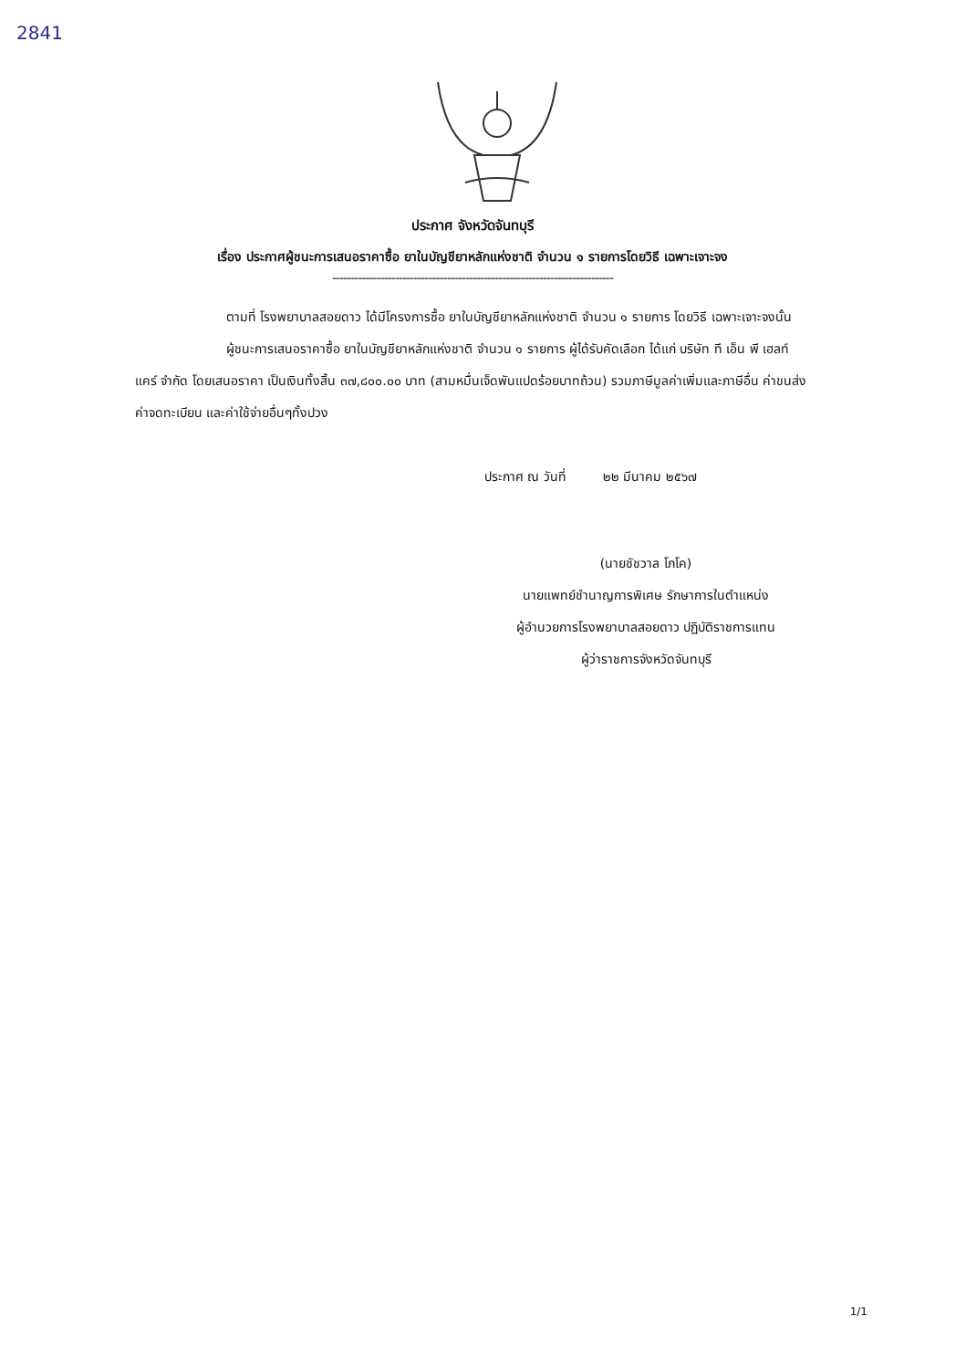2841
ประกาศ จังหวัดจันทบุรี
เรื่อง ประกาศผู้ชนะการเสนอราคาซื้อ ยาในบัญชียาหลักแห่งชาติ จำนวน ๑ รายการโดยวิธี เฉพาะเจาะจง
----------------------------------------------------------------------------
ตามที่ โรงพยาบาลสอยดาว ได้มีโครงการซื้อ ยาในบัญชียาหลักแห่งชาติ จำนวน ๑ รายการ โดยวิธี เฉพาะเจาะจงนั้น
ผู้ชนะการเสนอราคาซื้อ ยาในบัญชียาหลักแห่งชาติ จำนวน ๑ รายการ ผู้ได้รับคัดเลือก ได้แก่ บริษัท ที เอ็น พี เฮลท์แคร์ จำกัด โดยเสนอราคา เป็นเงินทั้งสิ้น ๓๗,๘๐๐.๐๐ บาท (สามหมื่นเจ็ดพันแปดร้อยบาทถ้วน) รวมภาษีมูลค่าเพิ่มและภาษีอื่น ค่าขนส่ง ค่าจดทะเบียน และค่าใช้จ่ายอื่นๆทั้งปวง
ประกาศ ณ วันที่ ๒๒ มีนาคม ๒๕๖๗
(นายชัชวาล โภโค)
นายแพทย์ชำนาญการพิเศษ รักษาการในตำแหน่ง
ผู้อำนวยการโรงพยาบาลสอยดาว ปฏิบัติราชการแทน
ผู้ว่าราชการจังหวัดจันทบุรี
1/1